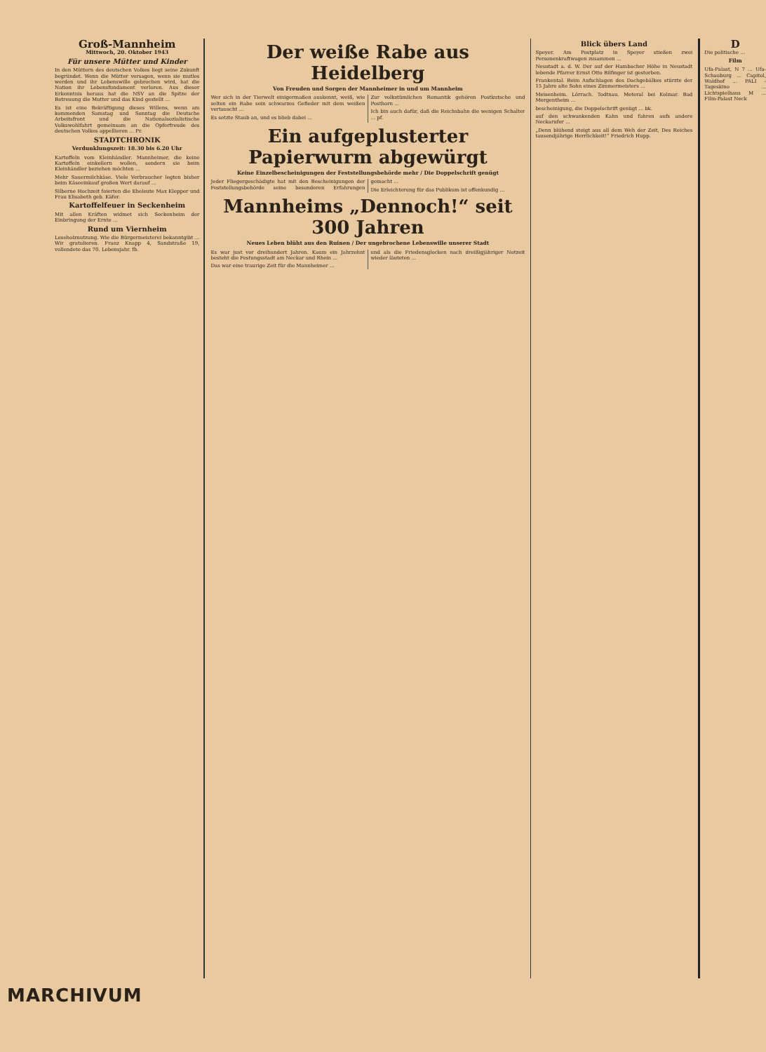Groß-Mannheim
Mittwoch, 20. Oktober 1943
Für unsere Mütter und Kinder
In den Müttern des deutschen Volkes liegt seine Zukunft begründet. Wenn die Mütter versagen, wenn sie mutlos werden und ihr Lebenswille gebrochen wird, hat die Nation ihr Lebensfundament verloren. Aus dieser Erkenntnis heraus hat die NSV an die Spitze der Betreuung die Mutter und das Kind gestellt ...
Es ist eine Bekräftigung dieses Willens, wenn am kommenden Samstag und Sonntag die Deutsche Arbeitsfront und die Nationalsozialistische Volkswohlfahrt gemeinsam an die Opferfreude des deutschen Volkes appellieren ... Pr.
STADTCHRONIK
Verdunklungszeit: 18.30 bis 6.20 Uhr
Kartoffeln vom Kleinhändler. Mannheimer, die keine Kartoffeln einkellern wollen, sondern sie beim Kleinhändler beziehen möchten ...
Mehr Sauermilchkäse. Viele Verbraucher legten bisher beim Käseeinkauf großen Wert darauf ...
Silberne Hochzeit feierten die Eheleute Max Klepper und Frau Elisabeth geb. Käfer.
Kartoffelfeuer in Seckenheim
Mit allen Kräften widmet sich Seckenheim der Einbringung der Ernte ...
Rund um Viernheim
Leseholznutzung. Wie die Bürgermeisterei bekanntgibt ... Wir gratulieren. Franz Knapp 4, Sandstraße 19, vollendete das 70. Lebensjahr. fb.
Der weiße Rabe aus Heidelberg
Von Freuden und Sorgen der Mannheimer in und um Mannheim
Wer sich in der Tierwelt einigermaßen auskennt, weiß, wie selten ein Rabe sein schwarzes Gefieder mit dem weißen vertauscht ...
Es setzte Staub an, und es blieb dabei ...
Zur volkstümlichen Romantik gehören Postkutsche und Posthorn ...
Ich bin auch dafür, daß die Reichsbahn die wenigen Schalter ... pf.
Ein aufgeplusterter Papierwurm abgewürgt
Keine Einzelbescheinigungen der Feststellungsbehörde mehr / Die Doppelschrift genügt
Jeder Fliegergeschädigte hat mit den Bescheinigungen der Feststellungsbehörde seine besonderen Erfahrungen gemacht ...
Die Erleichterung für das Publikum ist offenkundig ...
Mannheims „Dennoch!“ seit 300 Jahren
Neues Leben blüht aus den Ruinen / Der ungebrochene Lebenswille unserer Stadt
Es war just vor dreihundert Jahren. Kaum ein Jahrzehnt besteht die Festungsstadt am Neckar und Rhein ...
Das war eine traurige Zeit für die Mannheimer ...
und als die Friedensglocken nach dreißigjähriger Notzeit wieder läuteten ...
Blick übers Land
Speyer. Am Postplatz in Speyer stießen zwei Personenkraftwagen zusammen ...
Neustadt a. d. W. Der auf der Hambacher Höhe in Neustadt lebende Pfarrer Ernst Otto Bilfinger ist gestorben.
Frankental. Beim Aufschlagen des Dachgebälkes stürzte der 15 Jahre alte Sohn eines Zimmermeisters ...
Meisenheim. Lörrach. Todtnau. Meteral bei Kolmar. Bad Mergentheim ...
bescheinigung, die Doppelschrift genügt ... bk.
auf den schwankenden Kahn und fahren aufs andere Neckarufer ...
„Denn blühend steigt aus all dem Weh der Zeit, Des Reiches tausendjährige Herrlichkeit!“ Friedrich Hupp.
D
Die politische ...
Film
Ufa-Palast, N 7 ... Ufa-Schauburg ... Capitol, Waldhof ... PALI - Tageskino ... Lichtspielhaus M ... Film-Palast Neck
MARCHIVUM